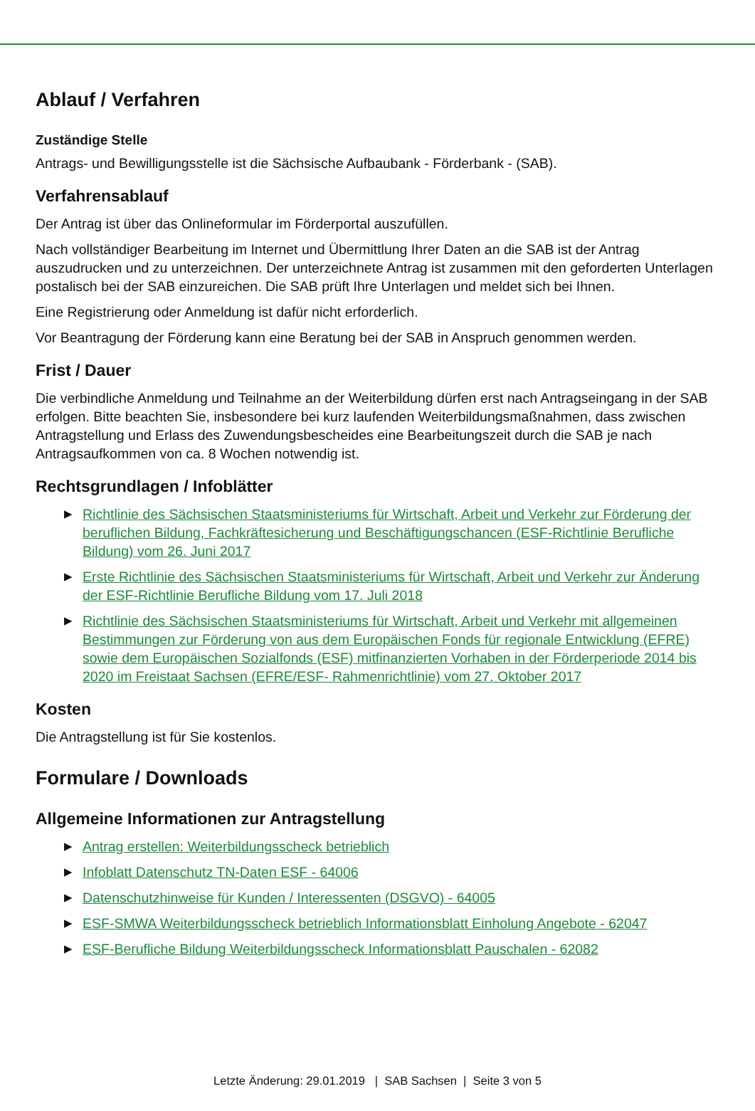Ablauf / Verfahren
Zuständige Stelle
Antrags- und Bewilligungsstelle ist die Sächsische Aufbaubank - Förderbank - (SAB).
Verfahrensablauf
Der Antrag ist über das Onlineformular im Förderportal auszufüllen.
Nach vollständiger Bearbeitung im Internet und Übermittlung Ihrer Daten an die SAB ist der Antrag auszudrucken und zu unterzeichnen. Der unterzeichnete Antrag ist zusammen mit den geforderten Unterlagen postalisch bei der SAB einzureichen. Die SAB prüft Ihre Unterlagen und meldet sich bei Ihnen.
Eine Registrierung oder Anmeldung ist dafür nicht erforderlich.
Vor Beantragung der Förderung kann eine Beratung bei der SAB in Anspruch genommen werden.
Frist / Dauer
Die verbindliche Anmeldung und Teilnahme an der Weiterbildung dürfen erst nach Antragseingang in der SAB erfolgen. Bitte beachten Sie, insbesondere bei kurz laufenden Weiterbildungsmaßnahmen, dass zwischen Antragstellung und Erlass des Zuwendungsbescheides eine Bearbeitungszeit durch die SAB je nach Antragsaufkommen von ca. 8 Wochen notwendig ist.
Rechtsgrundlagen / Infoblätter
▶ Richtlinie des Sächsischen Staatsministeriums für Wirtschaft, Arbeit und Verkehr zur Förderung der beruflichen Bildung, Fachkräftesicherung und Beschäftigungschancen (ESF-Richtlinie Berufliche Bildung) vom 26. Juni 2017
▶ Erste Richtlinie des Sächsischen Staatsministeriums für Wirtschaft, Arbeit und Verkehr zur Änderung der ESF-Richtlinie Berufliche Bildung vom 17. Juli 2018
▶ Richtlinie des Sächsischen Staatsministeriums für Wirtschaft, Arbeit und Verkehr mit allgemeinen Bestimmungen zur Förderung von aus dem Europäischen Fonds für regionale Entwicklung (EFRE) sowie dem Europäischen Sozialfonds (ESF) mitfinanzierten Vorhaben in der Förderperiode 2014 bis 2020 im Freistaat Sachsen (EFRE/ESF- Rahmenrichtlinie) vom 27. Oktober 2017
Kosten
Die Antragstellung ist für Sie kostenlos.
Formulare / Downloads
Allgemeine Informationen zur Antragstellung
▶ Antrag erstellen: Weiterbildungsscheck betrieblich
▶ Infoblatt Datenschutz TN-Daten ESF - 64006
▶ Datenschutzhinweise für Kunden / Interessenten (DSGVO) - 64005
▶ ESF-SMWA Weiterbildungsscheck betrieblich Informationsblatt Einholung Angebote - 62047
▶ ESF-Berufliche Bildung Weiterbildungsscheck Informationsblatt Pauschalen - 62082
Letzte Änderung: 29.01.2019 | SAB Sachsen | Seite 3 von 5